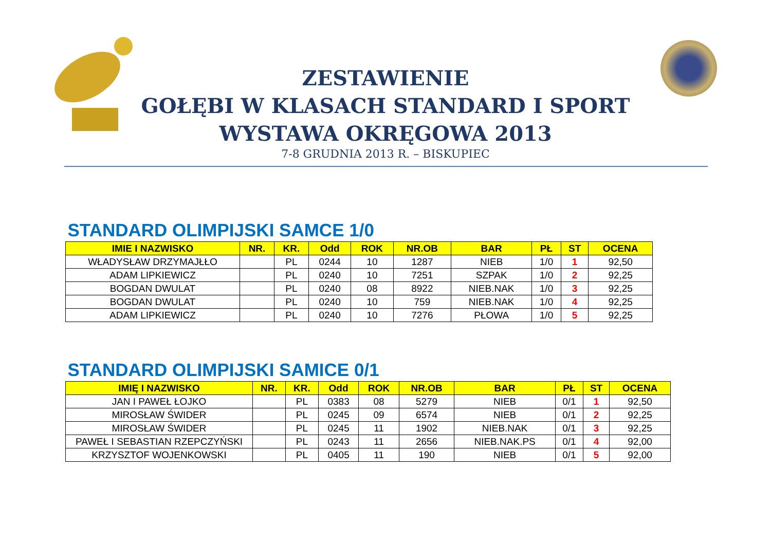ZESTAWIENIE
GOŁĘBI W KLASACH STANDARD I SPORT
WYSTAWA OKRĘGOWA 2013
7-8 GRUDNIA 2013 R. – BISKUPIEC
| STANDARD OLIMPIJSKI SAMCE 1/0 | | | | | | | | | |
| IMIE I NAZWISKO | NR. | KR. | Odd | ROK | NR.OB | BAR | PŁ | ST | OCENA |
| WŁADYSŁAW DRZYMAJŁŁO | | PL | 0244 | 10 | 1287 | NIEB | 1/0 | 1 | 92,50 |
| ADAM LIPKIEWICZ | | PL | 0240 | 10 | 7251 | SZPAK | 1/0 | 2 | 92,25 |
| BOGDAN DWULAT | | PL | 0240 | 08 | 8922 | NIEB.NAK | 1/0 | 3 | 92,25 |
| BOGDAN DWULAT | | PL | 0240 | 10 | 759 | NIEB.NAK | 1/0 | 4 | 92,25 |
| ADAM LIPKIEWICZ | | PL | 0240 | 10 | 7276 | PŁOWA | 1/0 | 5 | 92,25 |
| STANDARD OLIMPIJSKI SAMICE 0/1 | | | | | | | | | |
| IMIĘ I NAZWISKO | NR. | KR. | Odd | ROK | NR.OB | BAR | PŁ | ST | OCENA |
| JAN I PAWEŁ ŁOJKO | | PL | 0383 | 08 | 5279 | NIEB | 0/1 | 1 | 92,50 |
| MIROSŁAW ŚWIDER | | PL | 0245 | 09 | 6574 | NIEB | 0/1 | 2 | 92,25 |
| MIROSŁAW ŚWIDER | | PL | 0245 | 11 | 1902 | NIEB.NAK | 0/1 | 3 | 92,25 |
| PAWEŁ I SEBASTIAN RZEPCZYŃSKI | | PL | 0243 | 11 | 2656 | NIEB.NAK.PS | 0/1 | 4 | 92,00 |
| KRZYSZTOF WOJENKOWSKI | | PL | 0405 | 11 | 190 | NIEB | 0/1 | 5 | 92,00 |